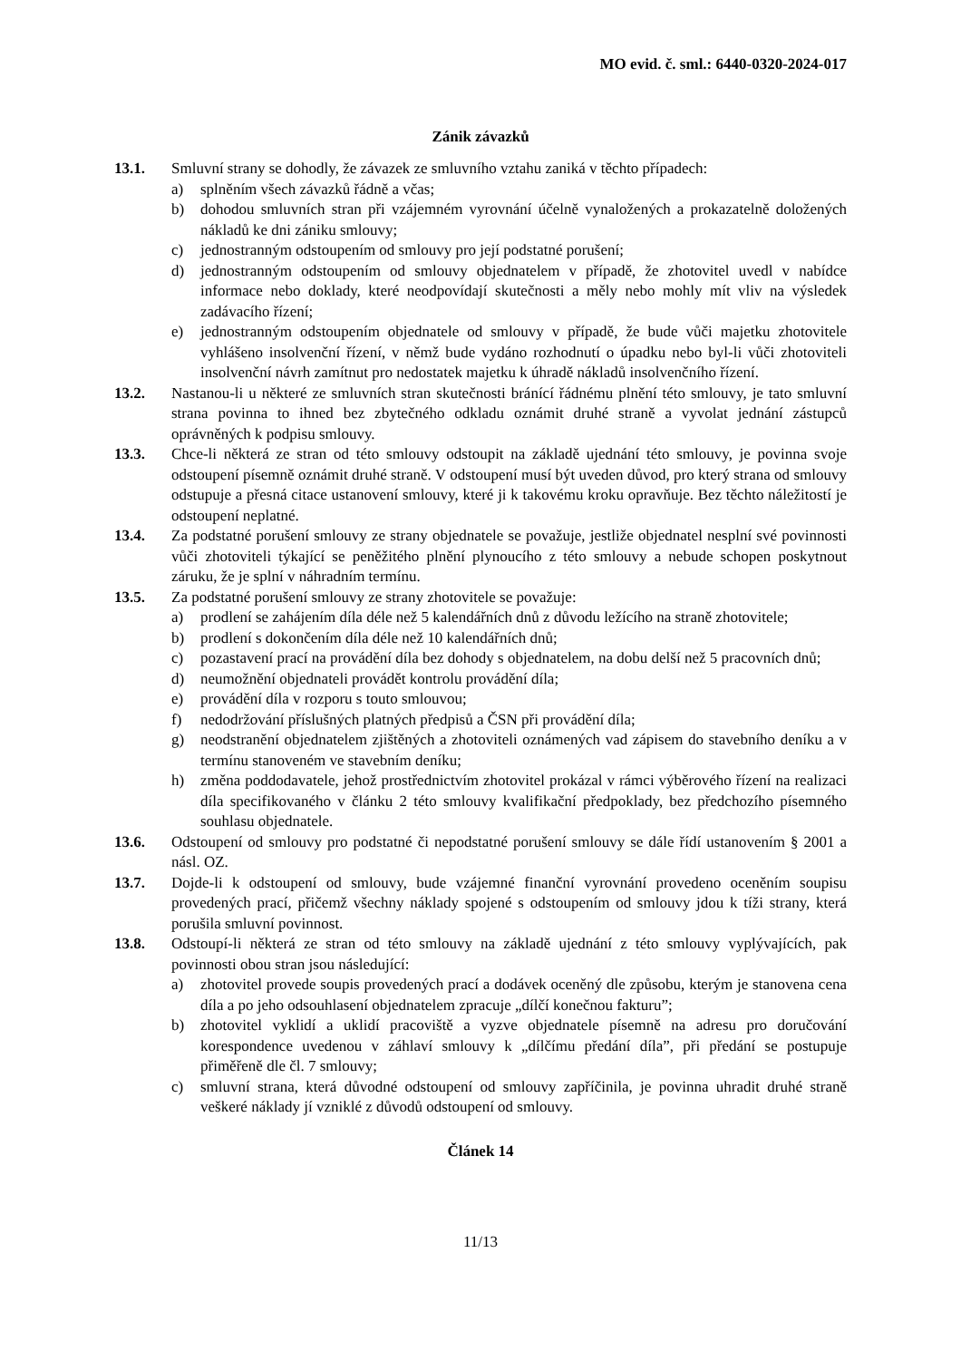MO evid. č. sml.: 6440-0320-2024-017
Zánik závazků
13.1. Smluvní strany se dohodly, že závazek ze smluvního vztahu zaniká v těchto případech:
a) splněním všech závazků řádně a včas;
b) dohodou smluvních stran při vzájemném vyrovnání účelně vynaložených a prokazatelně doložených nákladů ke dni zániku smlouvy;
c) jednostranným odstoupením od smlouvy pro její podstatné porušení;
d) jednostranným odstoupením od smlouvy objednatelem v případě, že zhotovitel uvedl v nabídce informace nebo doklady, které neodpovídají skutečnosti a měly nebo mohly mít vliv na výsledek zadávacího řízení;
e) jednostranným odstoupením objednatele od smlouvy v případě, že bude vůči majetku zhotovitele vyhlášeno insolvenční řízení, v němž bude vydáno rozhodnutí o úpadku nebo byl-li vůči zhotoviteli insolvenční návrh zamítnut pro nedostatek majetku k úhradě nákladů insolvenčního řízení.
13.2. Nastanou-li u některé ze smluvních stran skutečnosti bránící řádnému plnění této smlouvy, je tato smluvní strana povinna to ihned bez zbytečného odkladu oznámit druhé straně a vyvolat jednání zástupců oprávněných k podpisu smlouvy.
13.3. Chce-li některá ze stran od této smlouvy odstoupit na základě ujednání této smlouvy, je povinna svoje odstoupení písemně oznámit druhé straně. V odstoupení musí být uveden důvod, pro který strana od smlouvy odstupuje a přesná citace ustanovení smlouvy, které ji k takovému kroku opravňuje. Bez těchto náležitostí je odstoupení neplatné.
13.4. Za podstatné porušení smlouvy ze strany objednatele se považuje, jestliže objednatel nesplní své povinnosti vůči zhotoviteli týkající se peněžitého plnění plynoucího z této smlouvy a nebude schopen poskytnout záruku, že je splní v náhradním termínu.
13.5. Za podstatné porušení smlouvy ze strany zhotovitele se považuje:
a) prodlení se zahájením díla déle než 5 kalendářních dnů z důvodu ležícího na straně zhotovitele;
b) prodlení s dokončením díla déle než 10 kalendářních dnů;
c) pozastavení prací na provádění díla bez dohody s objednatelem, na dobu delší než 5 pracovních dnů;
d) neumožnění objednateli provádět kontrolu provádění díla;
e) provádění díla v rozporu s touto smlouvou;
f) nedodržování příslušných platných předpisů a ČSN při provádění díla;
g) neodstranění objednatelem zjištěných a zhotoviteli oznámených vad zápisem do stavebního deníku a v termínu stanoveném ve stavebním deníku;
h) změna poddodavatele, jehož prostřednictvím zhotovitel prokázal v rámci výběrového řízení na realizaci díla specifikovaného v článku 2 této smlouvy kvalifikační předpoklady, bez předchozího písemného souhlasu objednatele.
13.6. Odstoupení od smlouvy pro podstatné či nepodstatné porušení smlouvy se dále řídí ustanovením § 2001 a násl. OZ.
13.7. Dojde-li k odstoupení od smlouvy, bude vzájemné finanční vyrovnání provedeno oceněním soupisu provedených prací, přičemž všechny náklady spojené s odstoupením od smlouvy jdou k tíži strany, která porušila smluvní povinnost.
13.8. Odstoupí-li některá ze stran od této smlouvy na základě ujednání z této smlouvy vyplývajících, pak povinnosti obou stran jsou následující:
a) zhotovitel provede soupis provedených prací a dodávek oceněný dle způsobu, kterým je stanovena cena díla a po jeho odsouhlasení objednatelem zpracuje „dílčí konečnou fakturu”;
b) zhotovitel vyklidí a uklidí pracoviště a vyzve objednatele písemně na adresu pro doručování korespondence uvedenou v záhlaví smlouvy k „dílčímu předání díla”, při předání se postupuje přiměřeně dle čl. 7 smlouvy;
c) smluvní strana, která důvodné odstoupení od smlouvy zapříčinila, je povinna uhradit druhé straně veškeré náklady jí vzniklé z důvodů odstoupení od smlouvy.
Článek 14
11/13